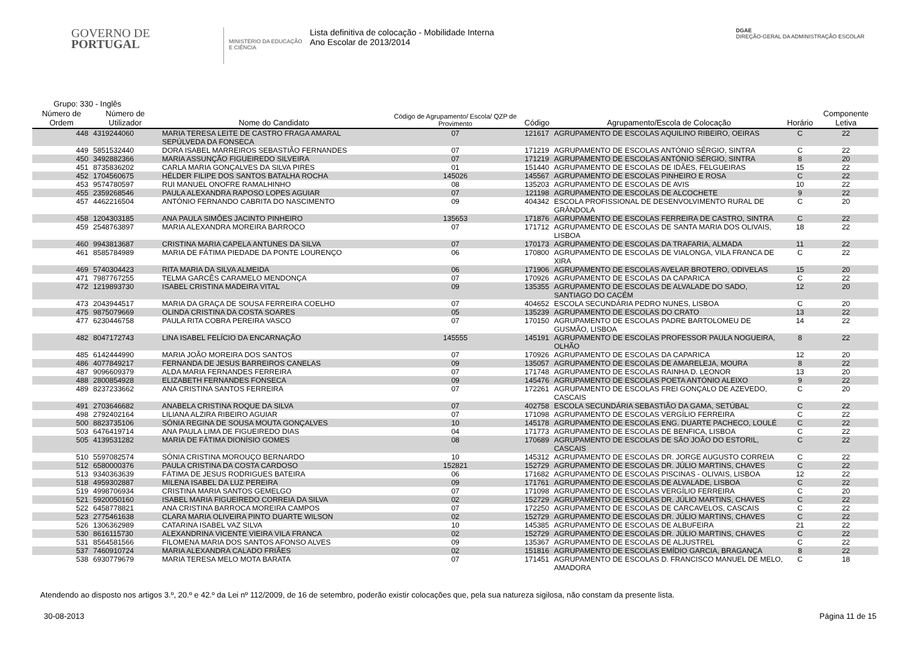GOVERNO DE
PORTUGAL
MINISTÉRIO DA EDUCAÇÃO E CIÊNCIA
Lista definitiva de colocação - Mobilidade Interna
Ano Escolar de 2013/2014
DGAE
DIREÇÃO-GERAL DA ADMINISTRAÇÃO ESCOLAR
Grupo: 330 - Inglês
| Número de Ordem | Número de Utilizador | Nome do Candidato | Código de Agrupamento/ Escola/ QZP de Provimento | Código | Agrupamento/Escola de Colocação | Horário | Componente Letiva |
| --- | --- | --- | --- | --- | --- | --- | --- |
| 448 | 4319244060 | MARIA TERESA LEITE DE CASTRO FRAGA AMARAL SEPÚLVEDA DA FONSECA | 07 | 121617 | AGRUPAMENTO DE ESCOLAS AQUILINO RIBEIRO, OEIRAS | C | 22 |
| 449 | 5851532440 | DORA ISABEL MARREIROS SEBASTIÃO FERNANDES | 07 | 171219 | AGRUPAMENTO DE ESCOLAS ANTÓNIO SÉRGIO, SINTRA | C | 22 |
| 450 | 3492882366 | MARIA ASSUNÇÃO FIGUEIREDO SILVEIRA | 07 | 171219 | AGRUPAMENTO DE ESCOLAS ANTÓNIO SÉRGIO, SINTRA | 8 | 20 |
| 451 | 8735836202 | CARLA MARIA GONÇALVES DA SILVA PIRES | 01 | 151440 | AGRUPAMENTO DE ESCOLAS DE IDÃES, FELGUEIRAS | 15 | 22 |
| 452 | 1704560675 | HÉLDER FILIPE DOS SANTOS BATALHA ROCHA | 145026 | 145567 | AGRUPAMENTO DE ESCOLAS PINHEIRO E ROSA | C | 22 |
| 453 | 9574780597 | RUI MANUEL ONOFRE RAMALHINHO | 08 | 135203 | AGRUPAMENTO DE ESCOLAS DE AVIS | 10 | 22 |
| 455 | 2359268546 | PAULA ALEXANDRA RAPOSO LOPES AGUIAR | 07 | 121198 | AGRUPAMENTO DE ESCOLAS DE ALCOCHETE | 9 | 22 |
| 457 | 4462216504 | ANTÓNIO FERNANDO CABRITA DO NASCIMENTO | 09 | 404342 | ESCOLA PROFISSIONAL DE DESENVOLVIMENTO RURAL DE GRÂNDOLA | C | 20 |
| 458 | 1204303185 | ANA PAULA SIMÕES JACINTO PINHEIRO | 135653 | 171876 | AGRUPAMENTO DE ESCOLAS FERREIRA DE CASTRO, SINTRA | C | 22 |
| 459 | 2548763897 | MARIA ALEXANDRA MOREIRA BARROCO | 07 | 171712 | AGRUPAMENTO DE ESCOLAS DE SANTA MARIA DOS OLIVAIS, LISBOA | 18 | 22 |
| 460 | 9943813687 | CRISTINA MARIA CAPELA ANTUNES DA SILVA | 07 | 170173 | AGRUPAMENTO DE ESCOLAS DA TRAFARIA, ALMADA | 11 | 22 |
| 461 | 8585784989 | MARIA DE FÁTIMA PIEDADE DA PONTE LOURENÇO | 06 | 170800 | AGRUPAMENTO DE ESCOLAS DE VIALONGA, VILA FRANCA DE XIRA | C | 22 |
| 469 | 5740304423 | RITA MARIA DA SILVA ALMEIDA | 06 | 171906 | AGRUPAMENTO DE ESCOLAS AVELAR BROTERO, ODIVELAS | 15 | 20 |
| 471 | 7987767255 | TELMA GARCÊS CARAMELO MENDONÇA | 07 | 170926 | AGRUPAMENTO DE ESCOLAS DA CAPARICA | C | 22 |
| 472 | 1219893730 | ISABEL CRISTINA MADEIRA VITAL | 09 | 135355 | AGRUPAMENTO DE ESCOLAS DE ALVALADE DO SADO, SANTIAGO DO CACÉM | 12 | 20 |
| 473 | 2043944517 | MARIA DA GRAÇA DE SOUSA FERREIRA COELHO | 07 | 404652 | ESCOLA SECUNDÁRIA PEDRO NUNES, LISBOA | C | 20 |
| 475 | 9875079669 | OLINDA CRISTINA DA COSTA SOARES | 05 | 135239 | AGRUPAMENTO DE ESCOLAS DO CRATO | 13 | 22 |
| 477 | 6230446758 | PAULA RITA COBRA PEREIRA VASCO | 07 | 170150 | AGRUPAMENTO DE ESCOLAS PADRE BARTOLOMEU DE GUSMÃO, LISBOA | 14 | 22 |
| 482 | 8047172743 | LINA ISABEL FELÍCIO DA ENCARNAÇÃO | 145555 | 145191 | AGRUPAMENTO DE ESCOLAS PROFESSOR PAULA NOGUEIRA, OLHÃO | 8 | 22 |
| 485 | 6142444990 | MARIA JOÃO MOREIRA DOS SANTOS | 07 | 170926 | AGRUPAMENTO DE ESCOLAS DA CAPARICA | 12 | 20 |
| 486 | 4077849217 | FERNANDA DE JESUS BARREIROS CANELAS | 09 | 135057 | AGRUPAMENTO DE ESCOLAS DE AMARELEJA, MOURA | 8 | 22 |
| 487 | 9096609379 | ALDA MARIA FERNANDES FERREIRA | 07 | 171748 | AGRUPAMENTO DE ESCOLAS RAINHA D. LEONOR | 13 | 20 |
| 488 | 2800854928 | ELIZABETH FERNANDES FONSECA | 09 | 145476 | AGRUPAMENTO DE ESCOLAS POETA ANTÓNIO ALEIXO | 9 | 22 |
| 489 | 8237233662 | ANA CRISTINA SANTOS FERREIRA | 07 | 172261 | AGRUPAMENTO DE ESCOLAS FREI GONÇALO DE AZEVEDO, CASCAIS | C | 20 |
| 491 | 2703646682 | ANABELA CRISTINA ROQUE DA SILVA | 07 | 402758 | ESCOLA SECUNDÁRIA SEBASTIÃO DA GAMA, SETÚBAL | C | 22 |
| 498 | 2792402164 | LILIANA ALZIRA RIBEIRO AGUIAR | 07 | 171098 | AGRUPAMENTO DE ESCOLAS VERGÍLIO FERREIRA | C | 22 |
| 500 | 8823735106 | SÓNIA REGINA DE SOUSA MOUTA GONÇALVES | 10 | 145178 | AGRUPAMENTO DE ESCOLAS ENG. DUARTE PACHECO, LOULÉ | C | 22 |
| 503 | 6476419714 | ANA PAULA LIMA DE FIGUEIREDO DIAS | 04 | 171773 | AGRUPAMENTO DE ESCOLAS DE BENFICA, LISBOA | C | 22 |
| 505 | 4139531282 | MARIA DE FÁTIMA DIONÍSIO GOMES | 08 | 170689 | AGRUPAMENTO DE ESCOLAS DE SÃO JOÃO DO ESTORIL, CASCAIS | C | 22 |
| 510 | 5597082574 | SÓNIA CRISTINA MOROUÇO BERNARDO | 10 | 145312 | AGRUPAMENTO DE ESCOLAS DR. JORGE AUGUSTO CORREIA | C | 22 |
| 512 | 6580000376 | PAULA CRISTINA DA COSTA CARDOSO | 152821 | 152729 | AGRUPAMENTO DE ESCOLAS DR. JÚLIO MARTINS, CHAVES | C | 22 |
| 513 | 9340363639 | FÁTIMA DE JESUS RODRIGUES BATEIRA | 06 | 171682 | AGRUPAMENTO DE ESCOLAS PISCINAS - OLIVAIS, LISBOA | 12 | 22 |
| 518 | 4959302887 | MILENA ISABEL DA LUZ PEREIRA | 09 | 171761 | AGRUPAMENTO DE ESCOLAS DE ALVALADE, LISBOA | C | 22 |
| 519 | 4998706934 | CRISTINA MARIA SANTOS GEMELGO | 07 | 171098 | AGRUPAMENTO DE ESCOLAS VERGÍLIO FERREIRA | C | 20 |
| 521 | 5920050160 | ISABEL MARIA FIGUEIREDO CORREIA DA SILVA | 02 | 152729 | AGRUPAMENTO DE ESCOLAS DR. JÚLIO MARTINS, CHAVES | C | 22 |
| 522 | 6458778821 | ANA CRISTINA BARROCA MOREIRA CAMPOS | 07 | 172250 | AGRUPAMENTO DE ESCOLAS DE CARCAVELOS, CASCAIS | C | 22 |
| 523 | 2775461638 | CLARA MARIA OLIVEIRA PINTO DUARTE WILSON | 02 | 152729 | AGRUPAMENTO DE ESCOLAS DR. JÚLIO MARTINS, CHAVES | C | 22 |
| 526 | 1306362989 | CATARINA ISABEL VAZ SILVA | 10 | 145385 | AGRUPAMENTO DE ESCOLAS DE ALBUFEIRA | 21 | 22 |
| 530 | 8616115730 | ALEXANDRINA VICENTE VIEIRA VILA FRANCA | 02 | 152729 | AGRUPAMENTO DE ESCOLAS DR. JÚLIO MARTINS, CHAVES | C | 22 |
| 531 | 8564581566 | FILOMENA MARIA DOS SANTOS AFONSO ALVES | 09 | 135367 | AGRUPAMENTO DE ESCOLAS DE ALJUSTREL | C | 22 |
| 537 | 7460910724 | MARIA ALEXANDRA CALADO FRIÃES | 02 | 151816 | AGRUPAMENTO DE ESCOLAS EMÍDIO GARCIA, BRAGANÇA | 8 | 22 |
| 538 | 6930779679 | MARIA TERESA MELO MOTA BARATA | 07 | 171451 | AGRUPAMENTO DE ESCOLAS D. FRANCISCO MANUEL DE MELO, AMADORA | C | 18 |
Atendendo ao disposto nos artigos 3.º, 20.º e 42.º da Lei nº 112/2009, de 16 de setembro, poderão existir colocações que, pela sua natureza sigilosa, não constam da presente lista.
30-08-2013 Página 11 de 15